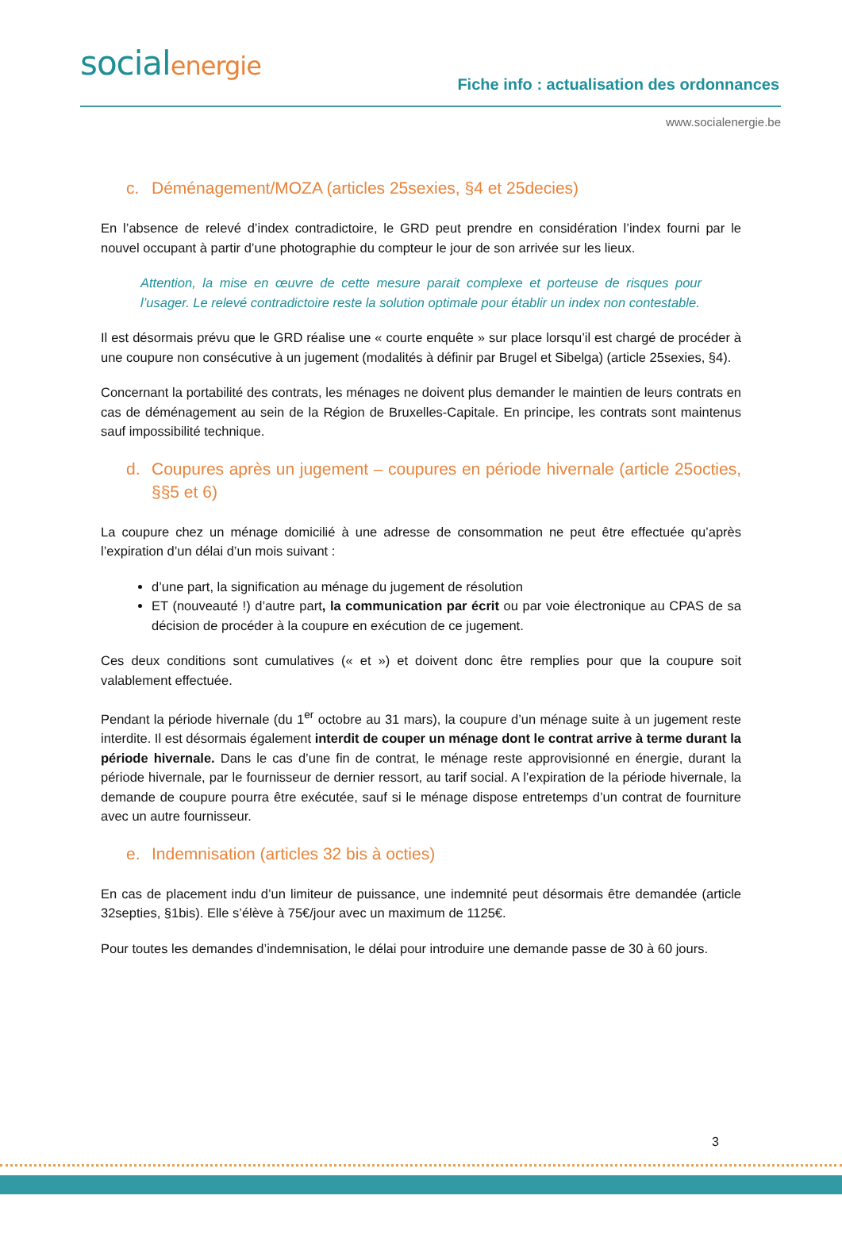socialenergie
Fiche info : actualisation des ordonnances
www.socialenergie.be
c. Déménagement/MOZA (articles 25sexies, §4 et 25decies)
En l’absence de relevé d’index contradictoire, le GRD peut prendre en considération l’index fourni par le nouvel occupant à partir d’une photographie du compteur le jour de son arrivée sur les lieux.
Attention, la mise en œuvre de cette mesure parait complexe et porteuse de risques pour l’usager. Le relevé contradictoire reste la solution optimale pour établir un index non contestable.
Il est désormais prévu que le GRD réalise une « courte enquête » sur place lorsqu’il est chargé de procéder à une coupure non consécutive à un jugement (modalités à définir par Brugel et Sibelga) (article 25sexies, §4).
Concernant la portabilité des contrats, les ménages ne doivent plus demander le maintien de leurs contrats en cas de déménagement au sein de la Région de Bruxelles-Capitale. En principe, les contrats sont maintenus sauf impossibilité technique.
d. Coupures après un jugement – coupures en période hivernale (article 25octies, §§5 et 6)
La coupure chez un ménage domicilié à une adresse de consommation ne peut être effectuée qu’après l’expiration d’un délai d’un mois suivant :
d’une part, la signification au ménage du jugement de résolution
ET (nouveauté !) d’autre part, la communication par écrit ou par voie électronique au CPAS de sa décision de procéder à la coupure en exécution de ce jugement.
Ces deux conditions sont cumulatives (« et ») et doivent donc être remplies pour que la coupure soit valablement effectuée.
Pendant la période hivernale (du 1<sup>er</sup> octobre au 31 mars), la coupure d’un ménage suite à un jugement reste interdite. Il est désormais également interdit de couper un ménage dont le contrat arrive à terme durant la période hivernale. Dans le cas d’une fin de contrat, le ménage reste approvisionné en énergie, durant la période hivernale, par le fournisseur de dernier ressort, au tarif social. A l’expiration de la période hivernale, la demande de coupure pourra être exécutée, sauf si le ménage dispose entretemps d’un contrat de fourniture avec un autre fournisseur.
e. Indemnisation (articles 32 bis à octies)
En cas de placement indu d’un limiteur de puissance, une indemnité peut désormais être demandée (article 32septies, §1bis). Elle s’élève à 75€/jour avec un maximum de 1125€.
Pour toutes les demandes d’indemnisation, le délai pour introduire une demande passe de 30 à 60 jours.
3